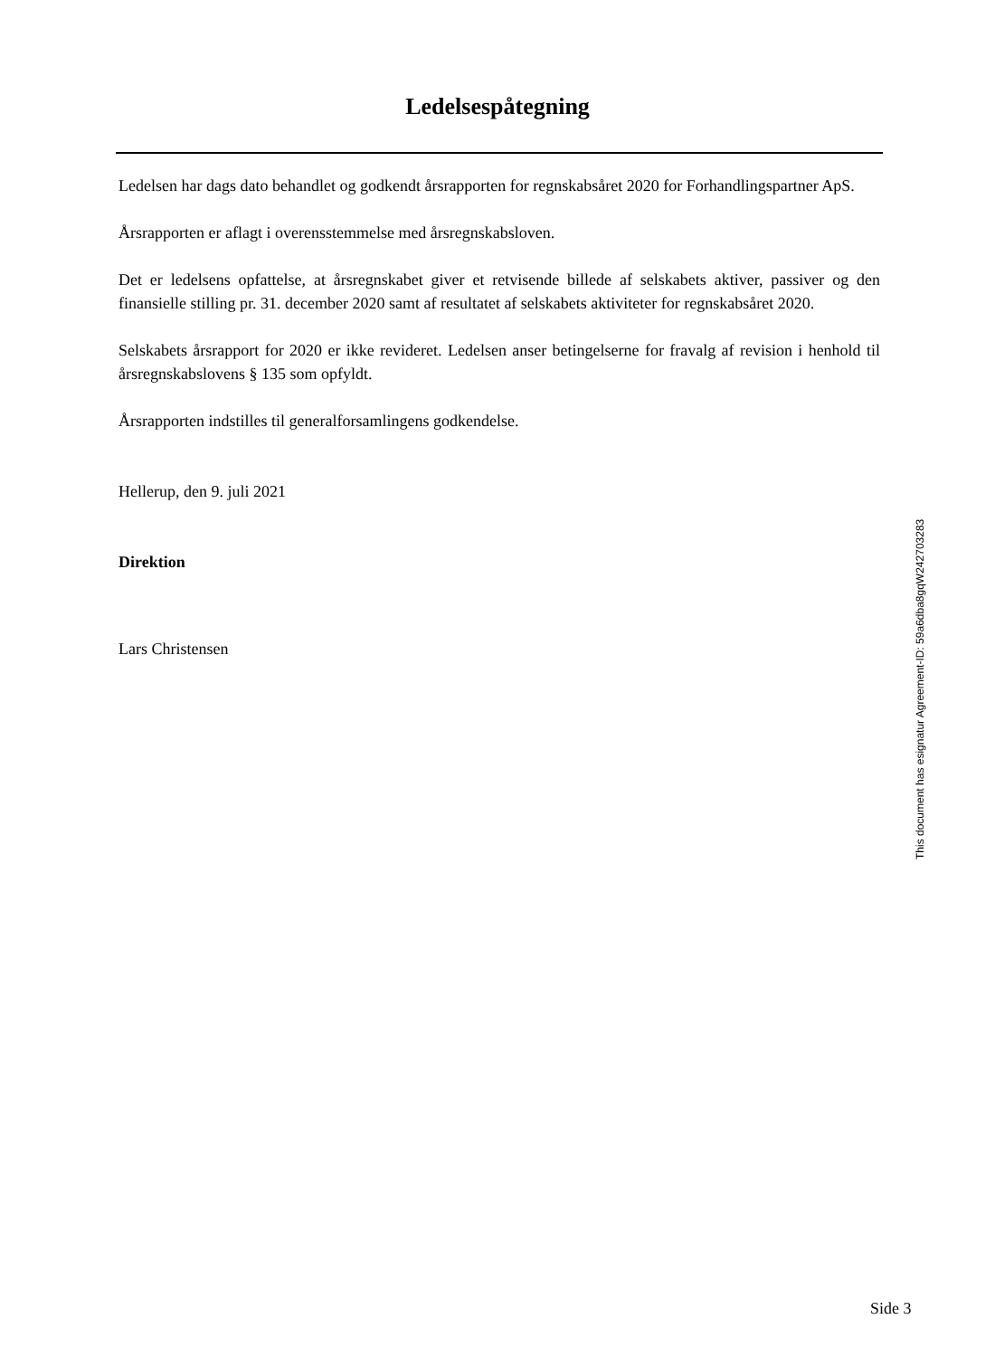Ledelsespåtegning
Ledelsen har dags dato behandlet og godkendt årsrapporten for regnskabsåret 2020 for Forhandlingspartner ApS.
Årsrapporten er aflagt i overensstemmelse med årsregnskabsloven.
Det er ledelsens opfattelse, at årsregnskabet giver et retvisende billede af selskabets aktiver, passiver og den finansielle stilling pr. 31. december 2020 samt af resultatet af selskabets aktiviteter for regnskabsåret 2020.
Selskabets årsrapport for 2020 er ikke revideret. Ledelsen anser betingelserne for fravalg af revision i henhold til årsregnskabslovens § 135 som opfyldt.
Årsrapporten indstilles til generalforsamlingens godkendelse.
Hellerup, den 9. juli 2021
Direktion
Lars Christensen
This document has esignatur Agreement-ID: 59a6dba8gqW242703283
Side 3